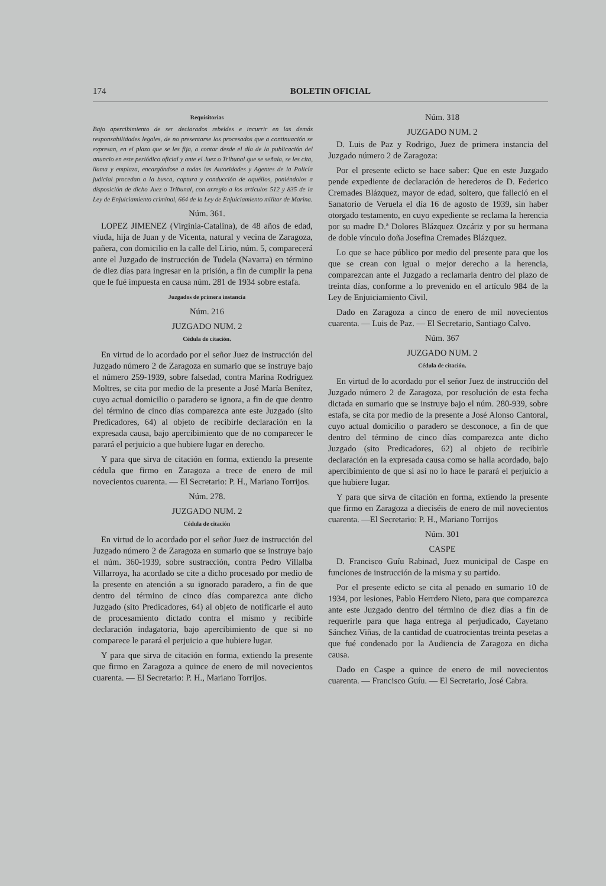174 BOLETIN OFICIAL
Requisitorias
Bajo apercibimiento de ser declarados rebeldes e incurrir en las demás responsabilidades legales, de no presentarse los procesados que a continuación se expresan, en el plazo que se les fija, a contar desde el día de la publicación del anuncio en este periódico oficial y ante el Juez o Tribunal que se señala, se les cita, llama y emplaza, encargándose a todas las Autoridades y Agentes de la Policía judicial procedan a la busca, captura y conducción de aquéllos, poniéndolos a disposición de dicho Juez o Tribunal, con arreglo a los artículos 512 y 835 de la Ley de Enjuiciamiento criminal, 664 de la Ley de Enjuiciamiento militar de Marina.
Núm. 361.
LOPEZ JIMENEZ (Virginia-Catalina), de 48 años de edad, viuda, hija de Juan y de Vicenta, natural y vecina de Zaragoza, pañera, con domicilio en la calle del Lirio, núm. 5, comparecerá ante el Juzgado de instrucción de Tudela (Navarra) en término de diez días para ingresar en la prisión, a fin de cumplir la pena que le fué impuesta en causa núm. 281 de 1934 sobre estafa.
Juzgados de primera instancia
Núm. 216
JUZGADO NUM. 2
Cédula de citación.
En virtud de lo acordado por el señor Juez de instrucción del Juzgado número 2 de Zaragoza en sumario que se instruye bajo el número 259-1939, sobre falsedad, contra Marina Rodríguez Moltres, se cita por medio de la presente a José María Benítez, cuyo actual domicilio o paradero se ignora, a fin de que dentro del término de cinco días comparezca ante este Juzgado (sito Predicadores, 64) al objeto de recibirle declaración en la expresada causa, bajo apercibimiento que de no comparecer le parará el perjuicio a que hubiere lugar en derecho.
Y para que sirva de citación en forma, extiendo la presente cédula que firmo en Zaragoza a trece de enero de mil novecientos cuarenta. — El Secretario: P. H., Mariano Torrijos.
Núm. 278.
JUZGADO NUM. 2
Cédula de citación
En virtud de lo acordado por el señor Juez de instrucción del Juzgado número 2 de Zaragoza en sumario que se instruye bajo el núm. 360-1939, sobre sustracción, contra Pedro Villalba Villarroya, ha acordado se cite a dicho procesado por medio de la presente en atención a su ignorado paradero, a fin de que dentro del término de cinco días comparezca ante dicho Juzgado (sito Predicadores, 64) al objeto de notificarle el auto de procesamiento dictado contra el mismo y recibirle declaración indagatoria, bajo apercibimiento de que si no comparece le parará el perjuicio a que hubiere lugar.
Y para que sirva de citación en forma, extiendo la presente que firmo en Zaragoza a quince de enero de mil novecientos cuarenta. — El Secretario: P. H., Mariano Torrijos.
Núm. 318
JUZGADO NUM. 2
D. Luis de Paz y Rodrigo, Juez de primera instancia del Juzgado número 2 de Zaragoza:
Por el presente edicto se hace saber: Que en este Juzgado pende expediente de declaración de herederos de D. Federico Cremades Blázquez, mayor de edad, soltero, que falleció en el Sanatorio de Veruela el día 16 de agosto de 1939, sin haber otorgado testamento, en cuyo expediente se reclama la herencia por su madre D.ª Dolores Blázquez Ozcáriz y por su hermana de doble vínculo doña Josefina Cremades Blázquez.
Lo que se hace público por medio del presente para que los que se crean con igual o mejor derecho a la herencia, comparezcan ante el Juzgado a reclamarla dentro del plazo de treinta días, conforme a lo prevenido en el artículo 984 de la Ley de Enjuiciamiento Civil.
Dado en Zaragoza a cinco de enero de mil novecientos cuarenta. — Luis de Paz. — El Secretario, Santiago Calvo.
Núm. 367
JUZGADO NUM. 2
Cédula de citación.
En virtud de lo acordado por el señor Juez de instrucción del Juzgado número 2 de Zaragoza, por resolución de esta fecha dictada en sumario que se instruye bajo el núm. 280-939, sobre estafa, se cita por medio de la presente a José Alonso Cantoral, cuyo actual domicilio o paradero se desconoce, a fin de que dentro del término de cinco días comparezca ante dicho Juzgado (sito Predicadores, 62) al objeto de recibirle declaración en la expresada causa como se halla acordado, bajo apercibimiento de que si así no lo hace le parará el perjuicio a que hubiere lugar.
Y para que sirva de citación en forma, extiendo la presente que firmo en Zaragoza a dieciséis de enero de mil novecientos cuarenta. —El Secretario: P. H., Mariano Torrijos
Núm. 301
CASPE
D. Francisco Guíu Rabinad, Juez municipal de Caspe en funciones de instrucción de la misma y su partido.
Por el presente edicto se cita al penado en sumario 10 de 1934, por lesiones, Pablo Herrdero Nieto, para que comparezca ante este Juzgado dentro del término de diez días a fin de requerirle para que haga entrega al perjudicado, Cayetano Sánchez Viñas, de la cantidad de cuatrocientas treinta pesetas a que fué condenado por la Audiencia de Zaragoza en dicha causa.
Dado en Caspe a quince de enero de mil novecientos cuarenta. — Francisco Guíu. — El Secretario, José Cabra.